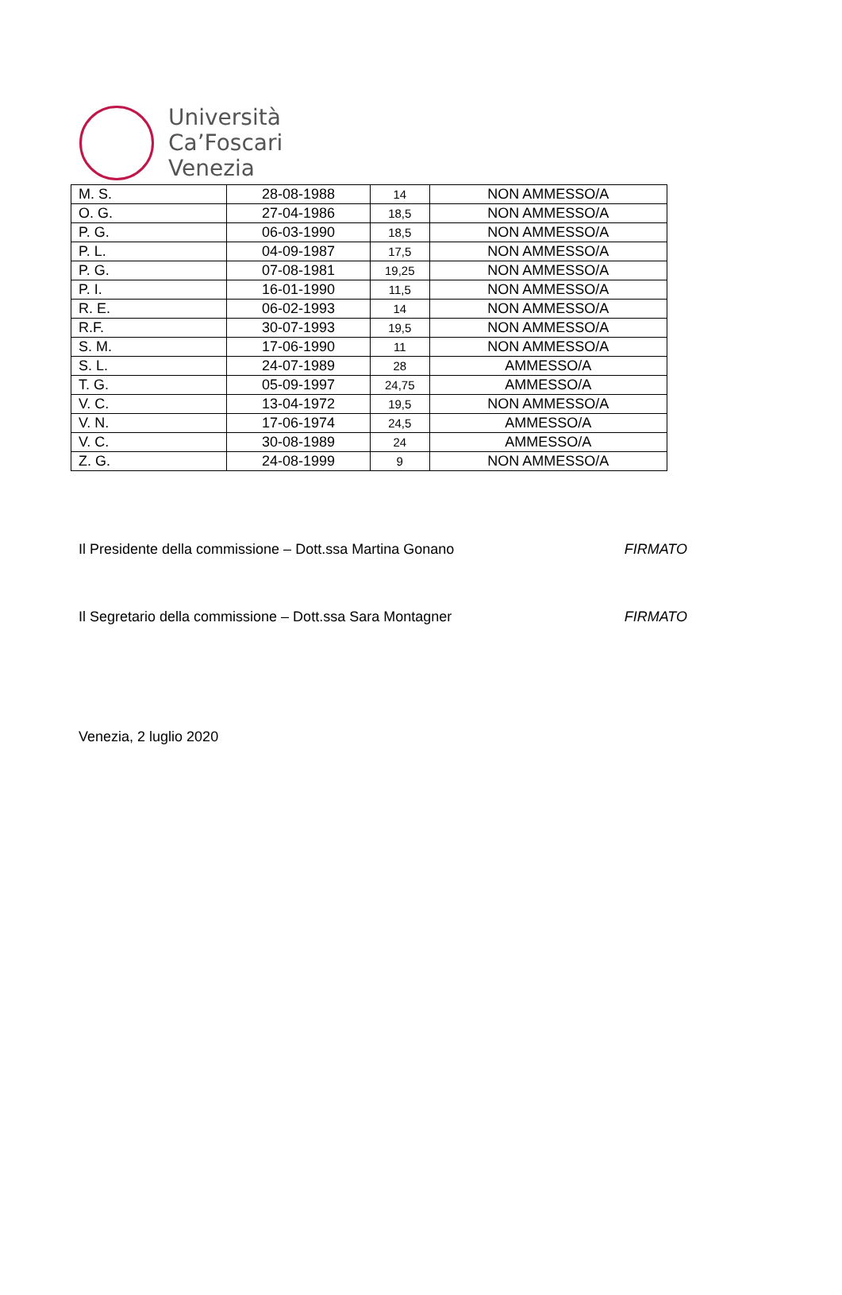Università
Ca’Foscari
Venezia
| M. S. | 28-08-1988 | 14 | NON AMMESSO/A |
| O. G. | 27-04-1986 | 18,5 | NON AMMESSO/A |
| P. G. | 06-03-1990 | 18,5 | NON AMMESSO/A |
| P. L. | 04-09-1987 | 17,5 | NON AMMESSO/A |
| P. G. | 07-08-1981 | 19,25 | NON AMMESSO/A |
| P. I. | 16-01-1990 | 11,5 | NON AMMESSO/A |
| R. E. | 06-02-1993 | 14 | NON AMMESSO/A |
| R.F. | 30-07-1993 | 19,5 | NON AMMESSO/A |
| S. M. | 17-06-1990 | 11 | NON AMMESSO/A |
| S. L. | 24-07-1989 | 28 | AMMESSO/A |
| T. G. | 05-09-1997 | 24,75 | AMMESSO/A |
| V. C. | 13-04-1972 | 19,5 | NON AMMESSO/A |
| V. N. | 17-06-1974 | 24,5 | AMMESSO/A |
| V. C. | 30-08-1989 | 24 | AMMESSO/A |
| Z. G. | 24-08-1999 | 9 | NON AMMESSO/A |
Il Presidente della commissione – Dott.ssa Martina Gonano FIRMATO
Il Segretario della commissione – Dott.ssa Sara Montagner FIRMATO
Venezia, 2 luglio 2020